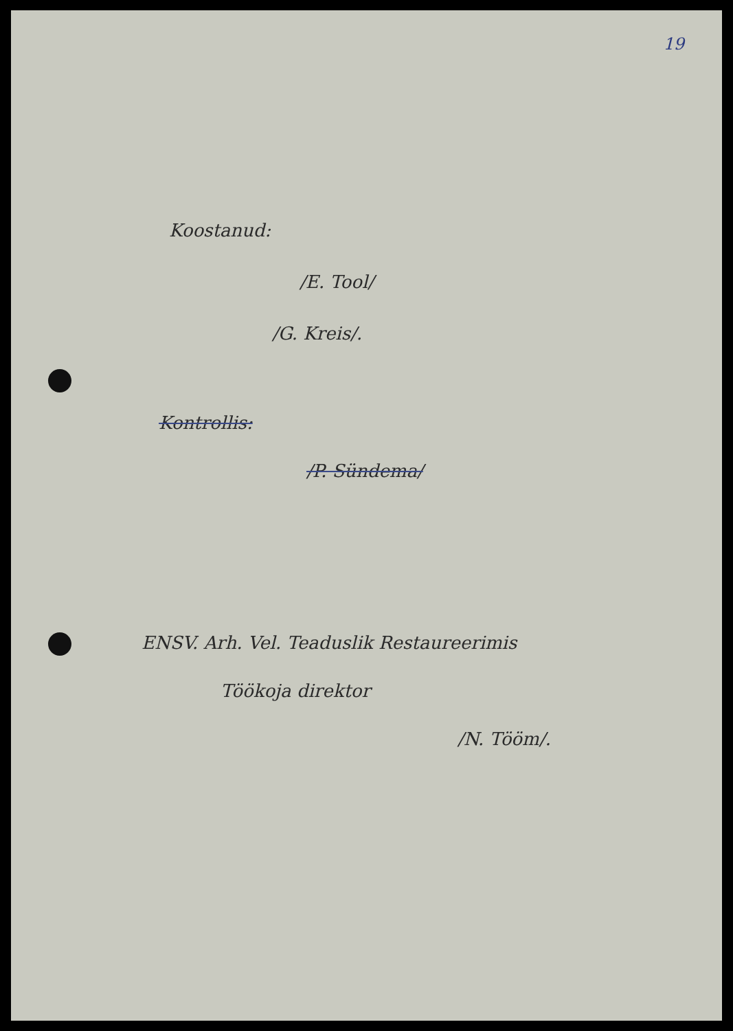19
Koostanud:
/E. Tool/
/G. Kreis/.
Kontrollis:
/P. Sündema/
ENSV. Arh. Vel. Teaduslik Restaureerimis
Töökoja direktor
/N. Tööm/.